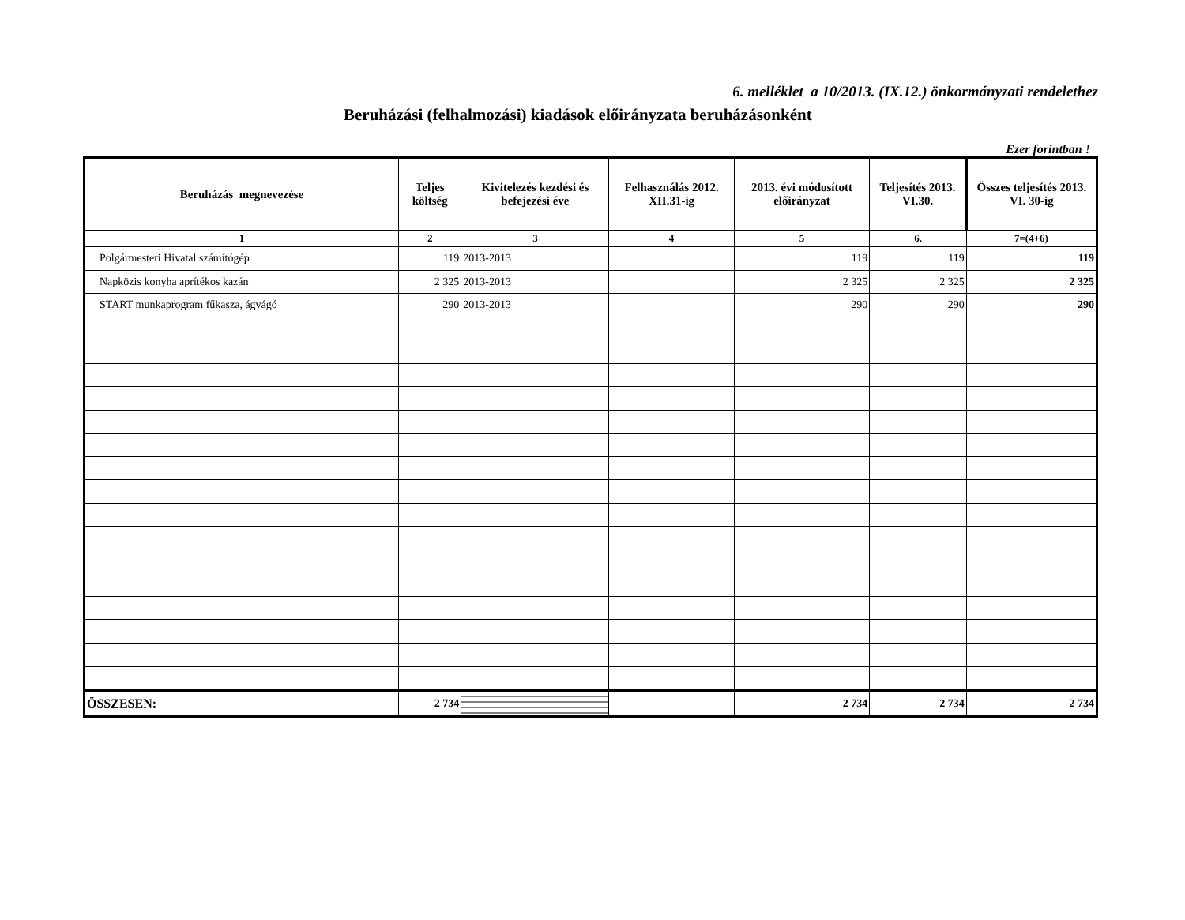6. melléklet a 10/2013. (IX.12.) önkormányzati rendelethez
Beruházási (felhalmozási) kiadások előirányzata beruházásonként
Ezer forintban !
| Beruházás megnevezése | Teljes költség | Kivitelezés kezdési és befejezési éve | Felhasználás 2012. XII.31-ig | 2013. évi módosított előirányzat | Teljesítés 2013. VI.30. | Összes teljesítés 2013. VI. 30-ig |
| --- | --- | --- | --- | --- | --- | --- |
| 1 | 2 | 3 | 4 | 5 | 6. | 7=(4+6) |
| Polgármesteri Hivatal számítógép | 119 | 2013-2013 | | 119 | 119 | 119 |
| Napközis konyha aprítékos kazán | 2 325 | 2013-2013 | | 2 325 | 2 325 | 2 325 |
| START munkaprogram fűkasza, ágvágó | 290 | 2013-2013 | | 290 | 290 | 290 |
| ÖSSZESEN: | 2 734 | | | 2 734 | 2 734 | 2 734 |